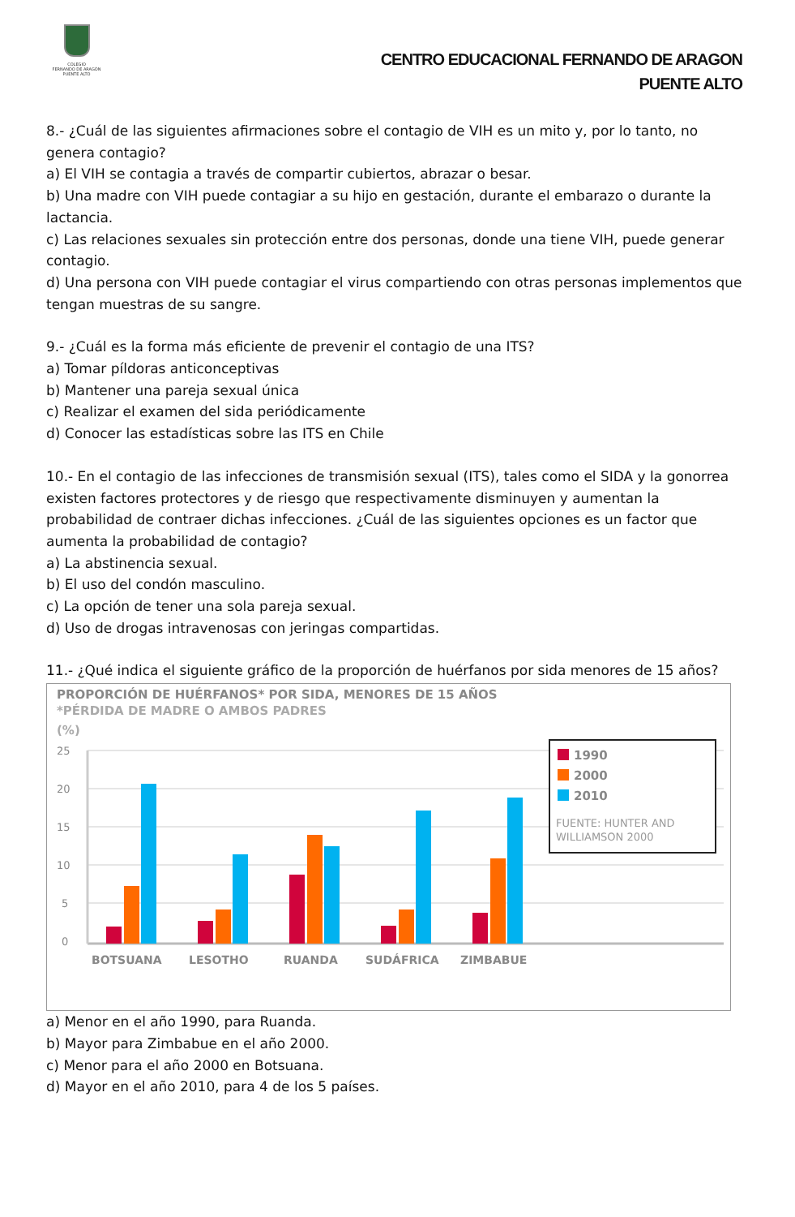COLEGIO
FERNANDO DE ARAGÓN
PUENTE ALTO
CENTRO EDUCACIONAL FERNANDO DE ARAGON
PUENTE ALTO
8.- ¿Cuál de las siguientes afirmaciones sobre el contagio de VIH es un mito y, por lo tanto, no genera contagio?
a) El VIH se contagia a través de compartir cubiertos, abrazar o besar.
b) Una madre con VIH puede contagiar a su hijo en gestación, durante el embarazo o durante la lactancia.
c) Las relaciones sexuales sin protección entre dos personas, donde una tiene VIH, puede generar contagio.
d) Una persona con VIH puede contagiar el virus compartiendo con otras personas implementos que tengan muestras de su sangre.
9.- ¿Cuál es la forma más eficiente de prevenir el contagio de una ITS?
a) Tomar píldoras anticonceptivas
b) Mantener una pareja sexual única
c) Realizar el examen del sida periódicamente
d) Conocer las estadísticas sobre las ITS en Chile
10.- En el contagio de las infecciones de transmisión sexual (ITS), tales como el SIDA y la gonorrea existen factores protectores y de riesgo que respectivamente disminuyen y aumentan la probabilidad de contraer dichas infecciones. ¿Cuál de las siguientes opciones es un factor que aumenta la probabilidad de contagio?
a) La abstinencia sexual.
b) El uso del condón masculino.
c) La opción de tener una sola pareja sexual.
d) Uso de drogas intravenosas con jeringas compartidas.
11.- ¿Qué indica el siguiente gráfico de la proporción de huérfanos por sida menores de 15 años?
PROPORCIÓN DE HUÉRFANOS* POR SIDA, MENORES DE 15 AÑOS
*PÉRDIDA DE MADRE O AMBOS PADRES
(%)
25
20
15
10
5
0
BOTSUANA
LESOTHO
RUANDA
SUDÁFRICA
ZIMBABUE
1990
2000
2010
FUENTE: HUNTER AND
WILLIAMSON 2000
a) Menor en el año 1990, para Ruanda.
b) Mayor para Zimbabue en el año 2000.
c) Menor para el año 2000 en Botsuana.
d) Mayor en el año 2010, para 4 de los 5 países.